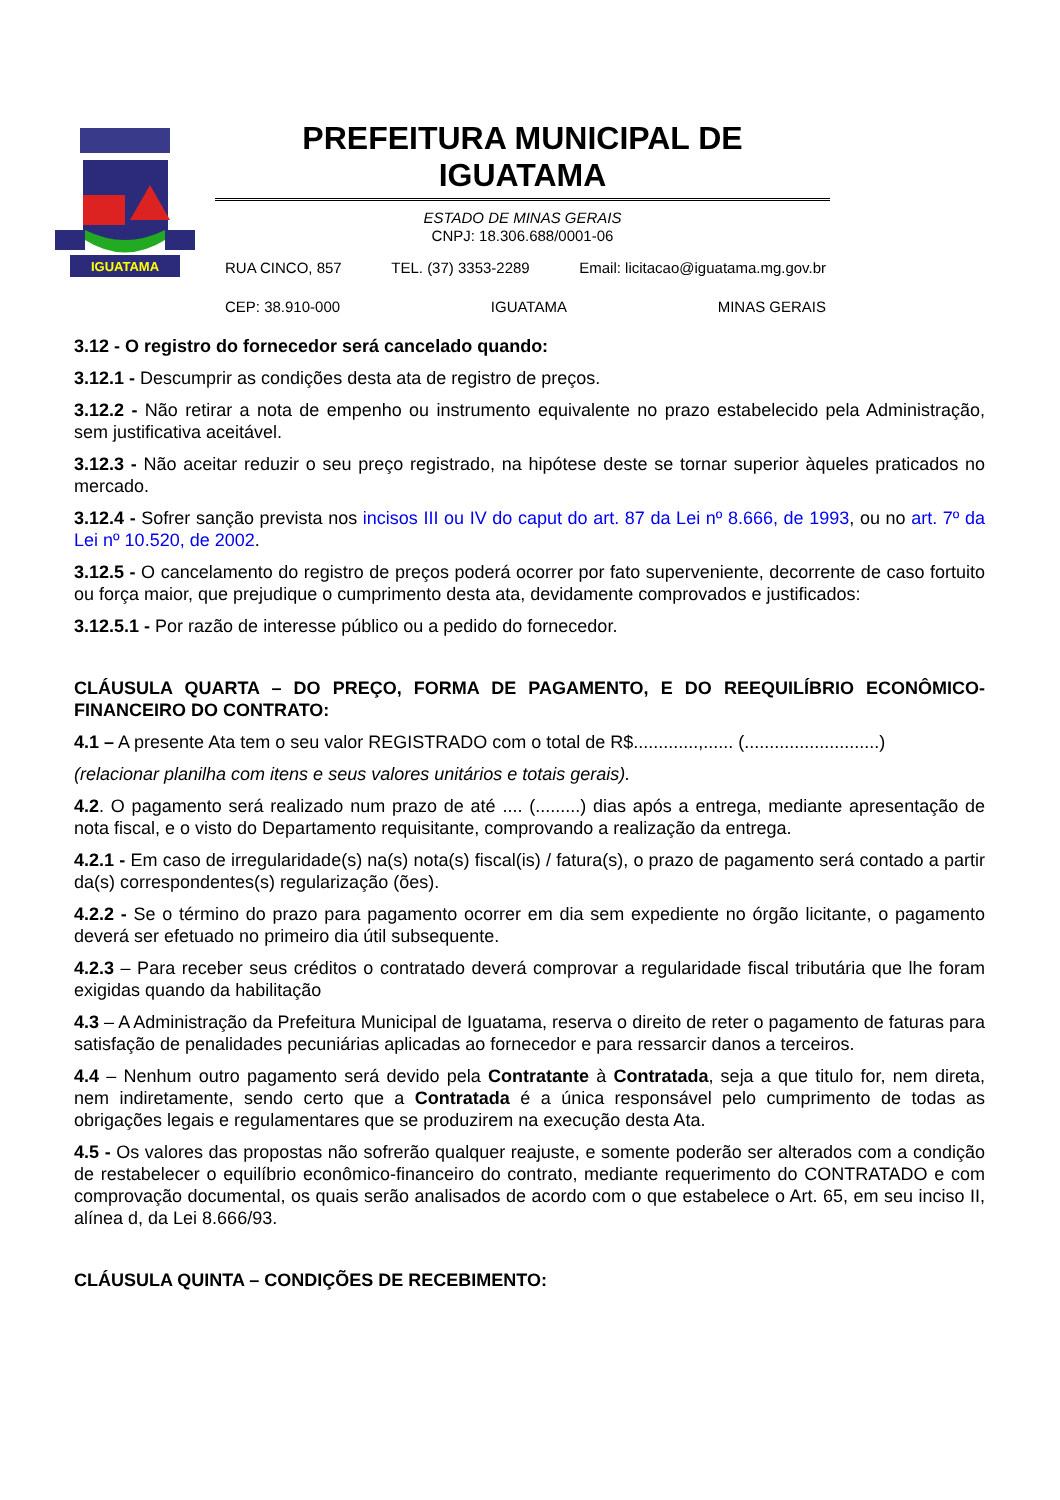IGUATAMA
PREFEITURA MUNICIPAL DE IGUATAMA
ESTADO DE MINAS GERAIS
CNPJ: 18.306.688/0001-06
RUA CINCO, 857 TEL. (37) 3353-2289 Email: licitacao@iguatama.mg.gov.br
CEP: 38.910-000 IGUATAMA MINAS GERAIS
3.12 - O registro do fornecedor será cancelado quando:
3.12.1 - Descumprir as condições desta ata de registro de preços.
3.12.2 - Não retirar a nota de empenho ou instrumento equivalente no prazo estabelecido pela Administração, sem justificativa aceitável.
3.12.3 - Não aceitar reduzir o seu preço registrado, na hipótese deste se tornar superior àqueles praticados no mercado.
3.12.4 - Sofrer sanção prevista nos incisos III ou IV do caput do art. 87 da Lei nº 8.666, de 1993, ou no art. 7º da Lei nº 10.520, de 2002.
3.12.5 - O cancelamento do registro de preços poderá ocorrer por fato superveniente, decorrente de caso fortuito ou força maior, que prejudique o cumprimento desta ata, devidamente comprovados e justificados:
3.12.5.1 - Por razão de interesse público ou a pedido do fornecedor.
CLÁUSULA QUARTA – DO PREÇO, FORMA DE PAGAMENTO, E DO REEQUILÍBRIO ECONÔMICO-FINANCEIRO DO CONTRATO:
4.1 – A presente Ata tem o seu valor REGISTRADO com o total de R$.............,...... (...........................)
(relacionar planilha com itens e seus valores unitários e totais gerais).
4.2. O pagamento será realizado num prazo de até .... (.........) dias após a entrega, mediante apresentação de nota fiscal, e o visto do Departamento requisitante, comprovando a realização da entrega.
4.2.1 - Em caso de irregularidade(s) na(s) nota(s) fiscal(is) / fatura(s), o prazo de pagamento será contado a partir da(s) correspondentes(s) regularização (ões).
4.2.2 - Se o término do prazo para pagamento ocorrer em dia sem expediente no órgão licitante, o pagamento deverá ser efetuado no primeiro dia útil subsequente.
4.2.3 – Para receber seus créditos o contratado deverá comprovar a regularidade fiscal tributária que lhe foram exigidas quando da habilitação
4.3 – A Administração da Prefeitura Municipal de Iguatama, reserva o direito de reter o pagamento de faturas para satisfação de penalidades pecuniárias aplicadas ao fornecedor e para ressarcir danos a terceiros.
4.4 – Nenhum outro pagamento será devido pela Contratante à Contratada, seja a que titulo for, nem direta, nem indiretamente, sendo certo que a Contratada é a única responsável pelo cumprimento de todas as obrigações legais e regulamentares que se produzirem na execução desta Ata.
4.5 - Os valores das propostas não sofrerão qualquer reajuste, e somente poderão ser alterados com a condição de restabelecer o equilíbrio econômico-financeiro do contrato, mediante requerimento do CONTRATADO e com comprovação documental, os quais serão analisados de acordo com o que estabelece o Art. 65, em seu inciso II, alínea d, da Lei 8.666/93.
CLÁUSULA QUINTA – CONDIÇÕES DE RECEBIMENTO: